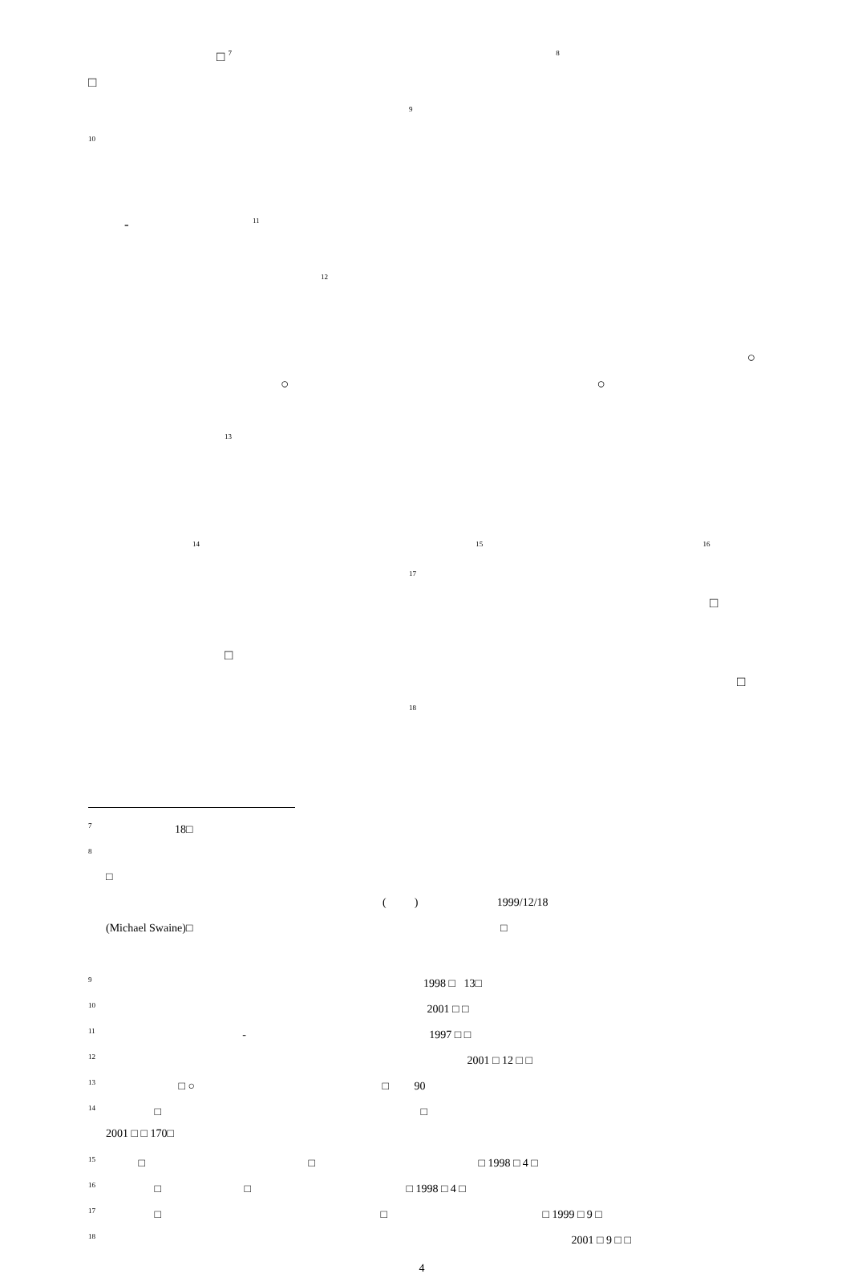□ <sup>7</sup> <sup>8</sup>
□
<sup>9</sup>
<sup>10</sup>
- <sup>11</sup>
<sup>12</sup>
○
○ ○
<sup>13</sup>
<sup>14</sup> <sup>15</sup> <sup>16</sup>
<sup>17</sup>
□
□
□
<sup>18</sup>
<sup>7</sup> 18□
<sup>8</sup>
□
( ) 1999/12/18
(Michael Swaine)□ □
<sup>9</sup> 1998 □ 13□
<sup>10</sup> 2001 □ □
<sup>11</sup> - 1997 □ □
<sup>12</sup> 2001 □ 12 □ □
<sup>13</sup> □ ○ □ 90
<sup>14</sup> □ □
2001 □ □ 170□
<sup>15</sup> □ □ □ 1998 □ 4 □
<sup>16</sup> □ □ □ 1998 □ 4 □
<sup>17</sup> □ □ □ 1999 □ 9 □
<sup>18</sup> 2001 □ 9 □ □
4